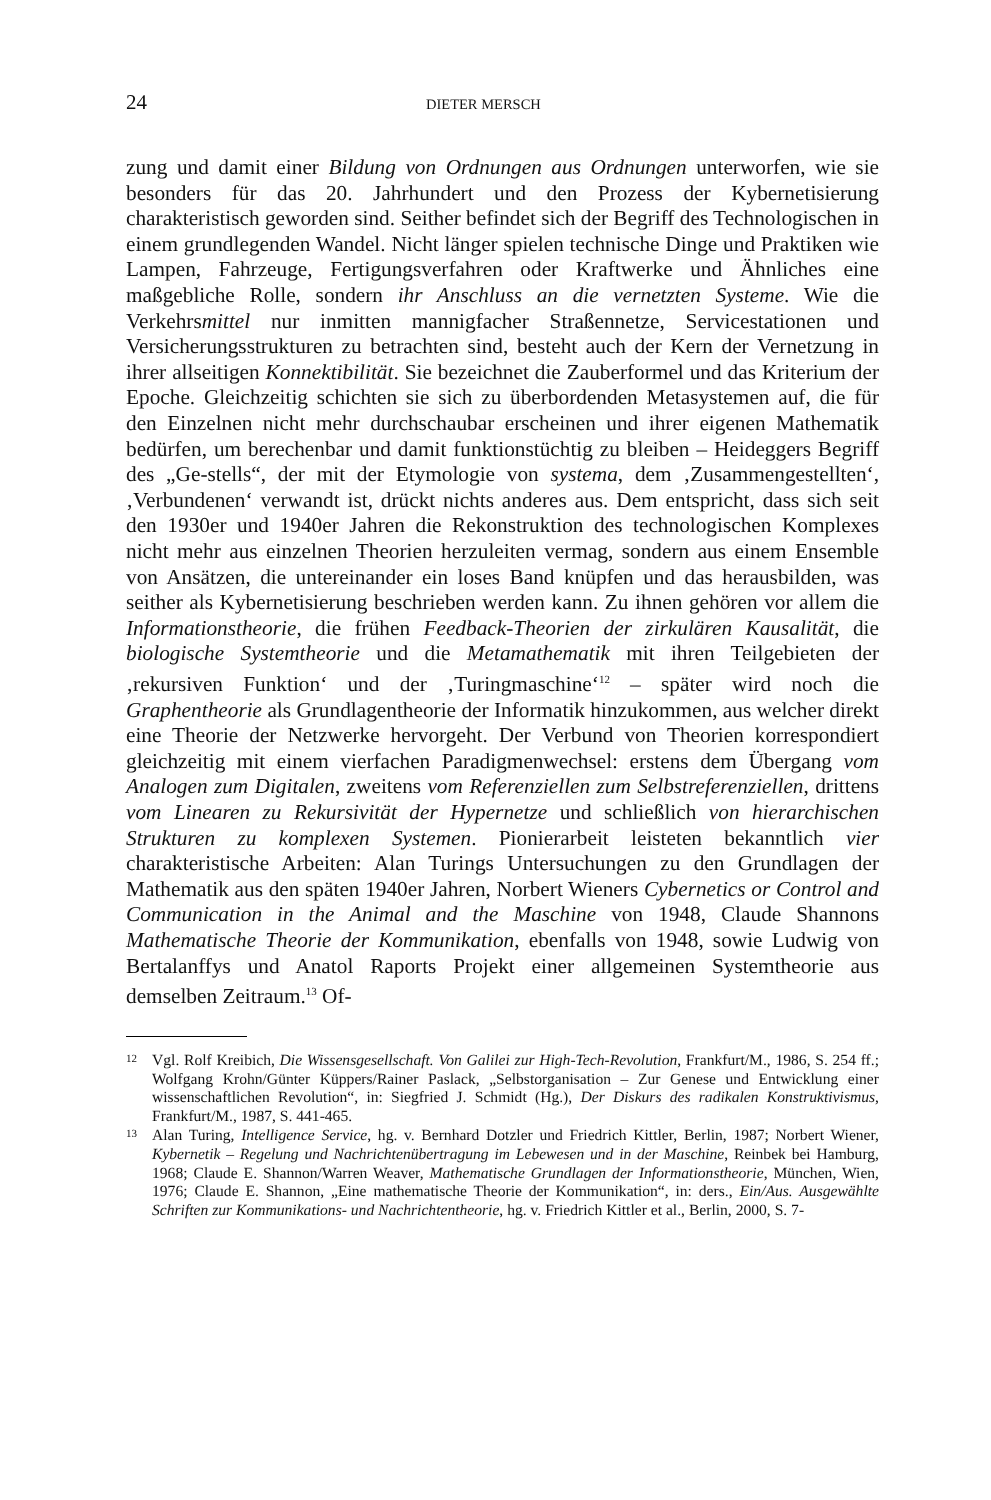24 DIETER MERSCH
zung und damit einer Bildung von Ordnungen aus Ordnungen unterworfen, wie sie besonders für das 20. Jahrhundert und den Prozess der Kybernetisierung charakteristisch geworden sind. Seither befindet sich der Begriff des Technologischen in einem grundlegenden Wandel. Nicht länger spielen technische Dinge und Praktiken wie Lampen, Fahrzeuge, Fertigungsverfahren oder Kraftwerke und Ähnliches eine maßgebliche Rolle, sondern ihr Anschluss an die vernetzten Systeme. Wie die Verkehrsmittel nur inmitten mannigfacher Straßennetze, Servicestationen und Versicherungsstrukturen zu betrachten sind, besteht auch der Kern der Vernetzung in ihrer allseitigen Konnektibilität. Sie bezeichnet die Zauberformel und das Kriterium der Epoche. Gleichzeitig schichten sie sich zu überbordenden Metasystemen auf, die für den Einzelnen nicht mehr durchschaubar erscheinen und ihrer eigenen Mathematik bedürfen, um berechenbar und damit funktionstüchtig zu bleiben – Heideggers Begriff des „Ge-stells“, der mit der Etymologie von systema, dem ‚Zusammengestellten‘, ‚Verbundenen‘ verwandt ist, drückt nichts anderes aus. Dem entspricht, dass sich seit den 1930er und 1940er Jahren die Rekonstruktion des technologischen Komplexes nicht mehr aus einzelnen Theorien herzuleiten vermag, sondern aus einem Ensemble von Ansätzen, die untereinander ein loses Band knüpfen und das herausbilden, was seither als Kybernetisierung beschrieben werden kann. Zu ihnen gehören vor allem die Informationstheorie, die frühen Feedback-Theorien der zirkulären Kausalität, die biologische Systemtheorie und die Metamathematik mit ihren Teilgebieten der ‚rekursiven Funktion‘ und der ‚Turingmaschine‘<sup>12</sup> – später wird noch die Graphentheorie als Grundlagentheorie der Informatik hinzukommen, aus welcher direkt eine Theorie der Netzwerke hervorgeht. Der Verbund von Theorien korrespondiert gleichzeitig mit einem vierfachen Paradigmenwechsel: erstens dem Übergang vom Analogen zum Digitalen, zweitens vom Referenziellen zum Selbstreferenziellen, drittens vom Linearen zu Rekursivität der Hypernetze und schließlich von hierarchischen Strukturen zu komplexen Systemen. Pionierarbeit leisteten bekanntlich vier charakteristische Arbeiten: Alan Turings Untersuchungen zu den Grundlagen der Mathematik aus den späten 1940er Jahren, Norbert Wieners Cybernetics or Control and Communication in the Animal and the Maschine von 1948, Claude Shannons Mathematische Theorie der Kommunikation, ebenfalls von 1948, sowie Ludwig von Bertalanffys und Anatol Raports Projekt einer allgemeinen Systemtheorie aus demselben Zeitraum.<sup>13</sup> Of-
12 Vgl. Rolf Kreibich, Die Wissensgesellschaft. Von Galilei zur High-Tech-Revolution, Frankfurt/M., 1986, S. 254 ff.; Wolfgang Krohn/Günter Küppers/Rainer Paslack, „Selbstorganisation – Zur Genese und Entwicklung einer wissenschaftlichen Revolution“, in: Siegfried J. Schmidt (Hg.), Der Diskurs des radikalen Konstruktivismus, Frankfurt/M., 1987, S. 441-465.
13 Alan Turing, Intelligence Service, hg. v. Bernhard Dotzler und Friedrich Kittler, Berlin, 1987; Norbert Wiener, Kybernetik – Regelung und Nachrichtenübertragung im Lebewesen und in der Maschine, Reinbek bei Hamburg, 1968; Claude E. Shannon/Warren Weaver, Mathematische Grundlagen der Informationstheorie, München, Wien, 1976; Claude E. Shannon, „Eine mathematische Theorie der Kommunikation“, in: ders., Ein/Aus. Ausgewählte Schriften zur Kommunikations- und Nachrichtentheorie, hg. v. Friedrich Kittler et al., Berlin, 2000, S. 7-